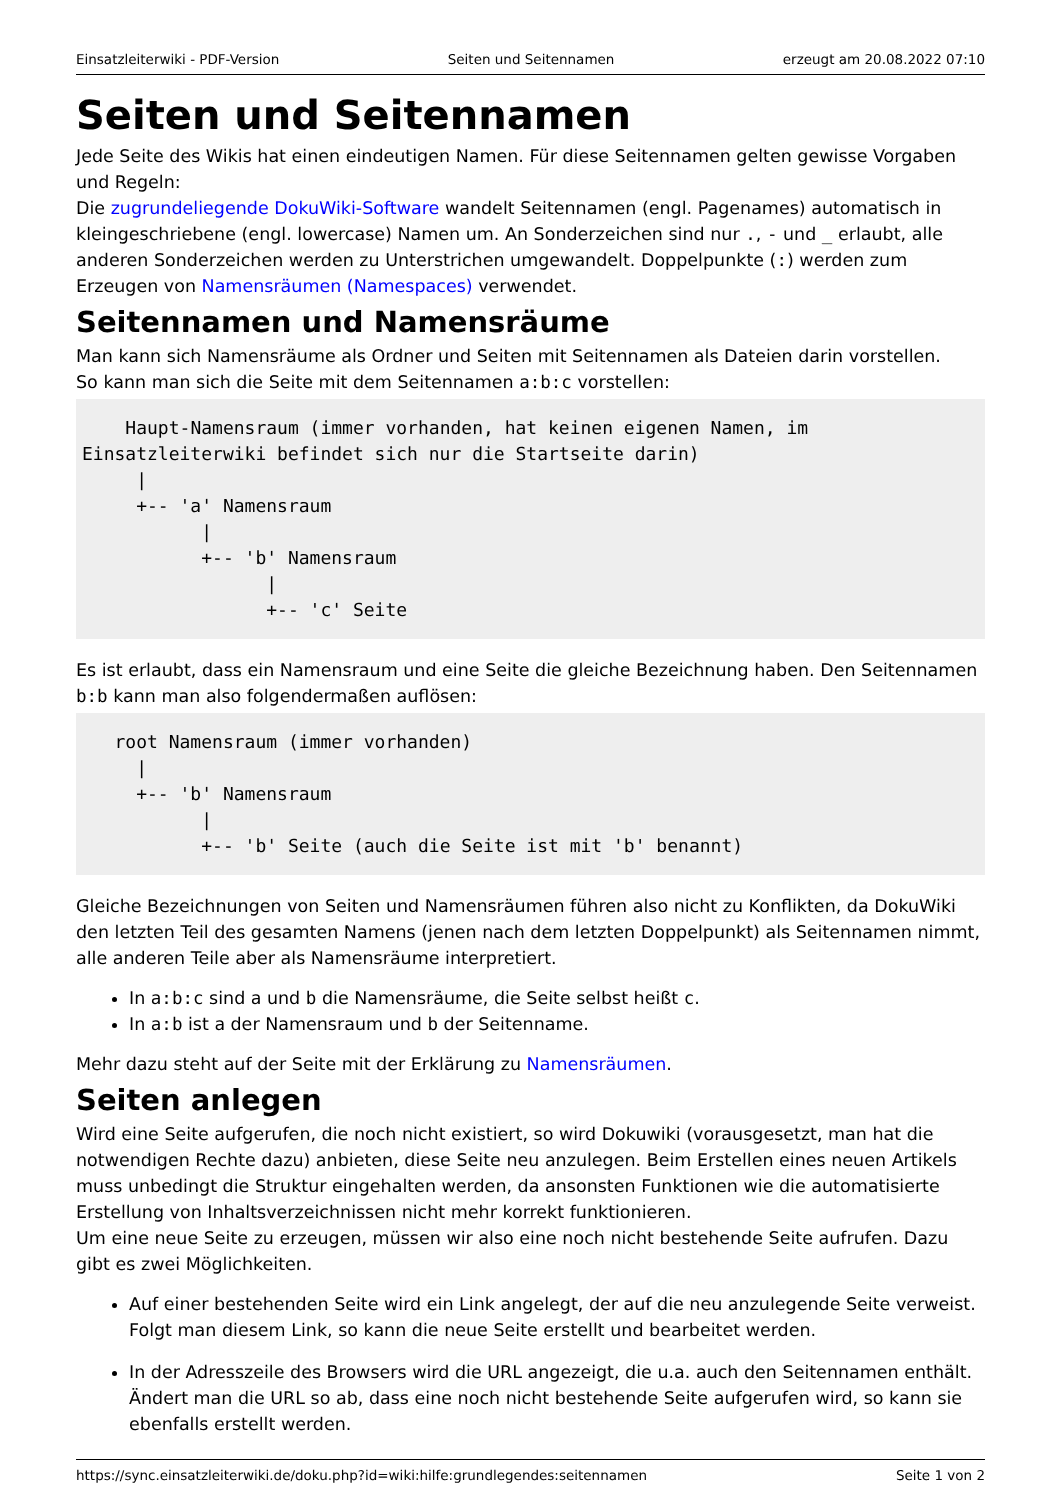Einsatzleiterwiki - PDF-Version Seiten und Seitennamen erzeugt am 20.08.2022 07:10
Seiten und Seitennamen
Jede Seite des Wikis hat einen eindeutigen Namen. Für diese Seitennamen gelten gewisse Vorgaben und Regeln:
Die zugrundeliegende DokuWiki-Software wandelt Seitennamen (engl. Pagenames) automatisch in kleingeschriebene (engl. lowercase) Namen um. An Sonderzeichen sind nur ., - und _ erlaubt, alle anderen Sonderzeichen werden zu Unterstrichen umgewandelt. Doppelpunkte (:) werden zum Erzeugen von Namensräumen (Namespaces) verwendet.
Seitennamen und Namensräume
Man kann sich Namensräume als Ordner und Seiten mit Seitennamen als Dateien darin vorstellen.
So kann man sich die Seite mit dem Seitennamen a:b:c vorstellen:
    Haupt-Namensraum (immer vorhanden, hat keinen eigenen Namen, im Einsatzleiterwiki befindet sich nur die Startseite darin)
     |
     +-- 'a' Namensraum
           |
           +-- 'b' Namensraum
                 |
                 +-- 'c' Seite
Es ist erlaubt, dass ein Namensraum und eine Seite die gleiche Bezeichnung haben. Den Seitennamen b:b kann man also folgendermaßen auflösen:
   root Namensraum (immer vorhanden)
     |
     +-- 'b' Namensraum
           |
           +-- 'b' Seite (auch die Seite ist mit 'b' benannt)
Gleiche Bezeichnungen von Seiten und Namensräumen führen also nicht zu Konflikten, da DokuWiki den letzten Teil des gesamten Namens (jenen nach dem letzten Doppelpunkt) als Seitennamen nimmt, alle anderen Teile aber als Namensräume interpretiert.
In a:b:c sind a und b die Namensräume, die Seite selbst heißt c.
In a:b ist a der Namensraum und b der Seitenname.
Mehr dazu steht auf der Seite mit der Erklärung zu Namensräumen.
Seiten anlegen
Wird eine Seite aufgerufen, die noch nicht existiert, so wird Dokuwiki (vorausgesetzt, man hat die notwendigen Rechte dazu) anbieten, diese Seite neu anzulegen. Beim Erstellen eines neuen Artikels muss unbedingt die Struktur eingehalten werden, da ansonsten Funktionen wie die automatisierte Erstellung von Inhaltsverzeichnissen nicht mehr korrekt funktionieren.
Um eine neue Seite zu erzeugen, müssen wir also eine noch nicht bestehende Seite aufrufen. Dazu gibt es zwei Möglichkeiten.
Auf einer bestehenden Seite wird ein Link angelegt, der auf die neu anzulegende Seite verweist. Folgt man diesem Link, so kann die neue Seite erstellt und bearbeitet werden.
In der Adresszeile des Browsers wird die URL angezeigt, die u.a. auch den Seitennamen enthält. Ändert man die URL so ab, dass eine noch nicht bestehende Seite aufgerufen wird, so kann sie ebenfalls erstellt werden.
https://sync.einsatzleiterwiki.de/doku.php?id=wiki:hilfe:grundlegendes:seitennamen Seite 1 von 2